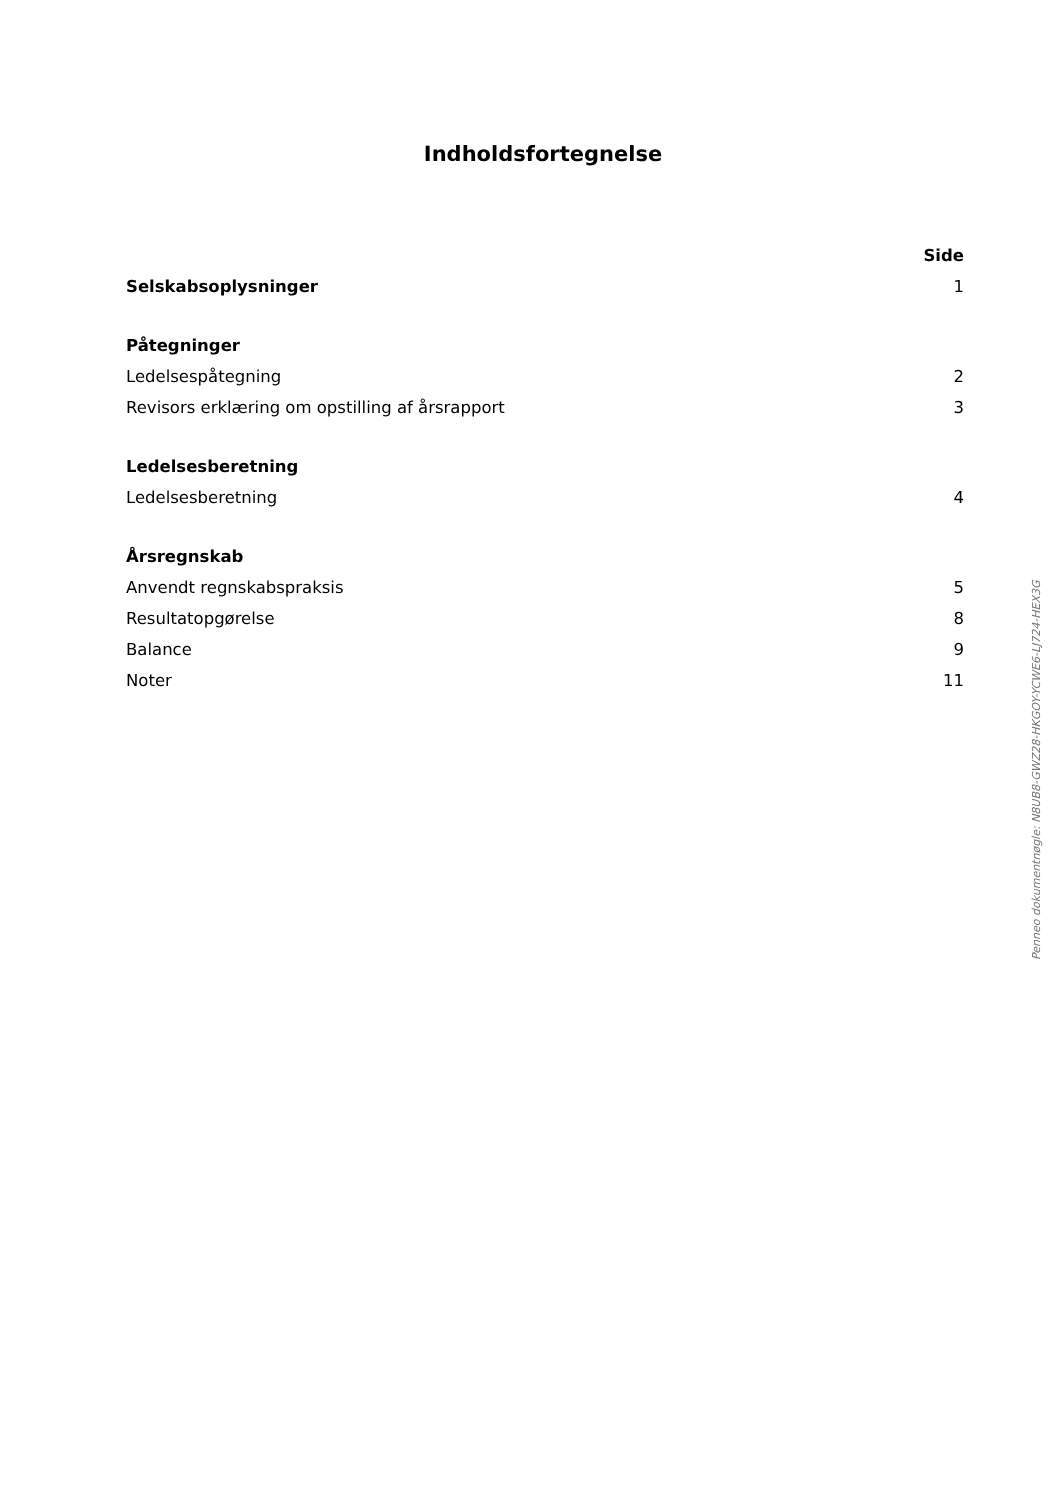Indholdsfortegnelse
| | Side |
| Selskabsoplysninger | 1 |
| Påtegninger | |
| Ledelsespåtegning | 2 |
| Revisors erklæring om opstilling af årsrapport | 3 |
| Ledelsesberetning | |
| Ledelsesberetning | 4 |
| Årsregnskab | |
| Anvendt regnskabspraksis | 5 |
| Resultatopgørelse | 8 |
| Balance | 9 |
| Noter | 11 |
Penneo dokumentnøgle: N8UB8-GWZ28-HKGOY-YCWE6-LJ724-HEX3G